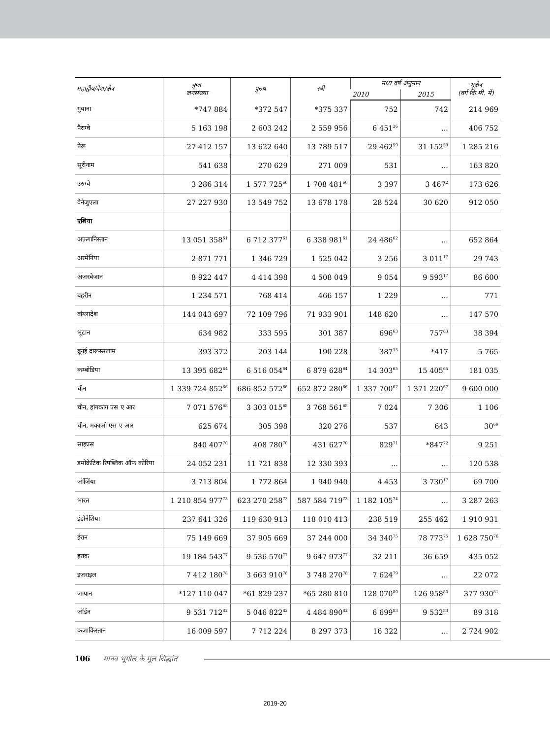| महाद्वीप/देश/क्षेत्र | कुल जनसंख्या | पुरुष | स्त्री | मध्य वर्ष अनुमान | | भूक्षेत्र (वर्ग कि.मी. में) |
| --- | --- | --- | --- | --- | --- | --- |
| | | | | 2010 | 2015 | |
| गुयाना | *747 884 | *372 547 | *375 337 | 752 | 742 | 214 969 |
| पैराग्वे | 5 163 198 | 2 603 242 | 2 559 956 | 6 451<sup>26</sup> | ... | 406 752 |
| पेरू | 27 412 157 | 13 622 640 | 13 789 517 | 29 462<sup>59</sup> | 31 152<sup>59</sup> | 1 285 216 |
| सूरीनाम | 541 638 | 270 629 | 271 009 | 531 | ... | 163 820 |
| उरुग्वे | 3 286 314 | 1 577 725<sup>60</sup> | 1 708 481<sup>60</sup> | 3 397 | 3 467<sup>2</sup> | 173 626 |
| वेनेजुएला | 27 227 930 | 13 549 752 | 13 678 178 | 28 524 | 30 620 | 912 050 |
| एशिया | | | | | | |
| अफ़गानिस्तान | 13 051 358<sup>61</sup> | 6 712 377<sup>61</sup> | 6 338 981<sup>61</sup> | 24 486<sup>62</sup> | ... | 652 864 |
| अरमेनिया | 2 871 771 | 1 346 729 | 1 525 042 | 3 256 | 3 011<sup>17</sup> | 29 743 |
| अज़रबेजान | 8 922 447 | 4 414 398 | 4 508 049 | 9 054 | 9 593<sup>17</sup> | 86 600 |
| बहरीन | 1 234 571 | 768 414 | 466 157 | 1 229 | ... | 771 |
| बांग्लादेश | 144 043 697 | 72 109 796 | 71 933 901 | 148 620 | ... | 147 570 |
| भूटान | 634 982 | 333 595 | 301 387 | 696<sup>63</sup> | 757<sup>63</sup> | 38 394 |
| ब्रूनई दारूस्सलाम | 393 372 | 203 144 | 190 228 | 387<sup>35</sup> | *417 | 5 765 |
| कम्बोडिया | 13 395 682<sup>64</sup> | 6 516 054<sup>64</sup> | 6 879 628<sup>64</sup> | 14 303<sup>65</sup> | 15 405<sup>65</sup> | 181 035 |
| चीन | 1 339 724 852<sup>66</sup> | 686 852 572<sup>66</sup> | 652 872 280<sup>66</sup> | 1 337 700<sup>67</sup> | 1 371 220<sup>67</sup> | 9 600 000 |
| चीन, हांगकांग एस ए आर | 7 071 576<sup>68</sup> | 3 303 015<sup>68</sup> | 3 768 561<sup>68</sup> | 7 024 | 7 306 | 1 106 |
| चीन, मकाओ एस ए आर | 625 674 | 305 398 | 320 276 | 537 | 643 | 30<sup>69</sup> |
| साइप्रस | 840 407<sup>70</sup> | 408 780<sup>70</sup> | 431 627<sup>70</sup> | 829<sup>71</sup> | *847<sup>72</sup> | 9 251 |
| डमोक्रेटिक रिपब्लिक ऑफ कोरिया | 24 052 231 | 11 721 838 | 12 330 393 | ... | ... | 120 538 |
| जॉर्जिया | 3 713 804 | 1 772 864 | 1 940 940 | 4 453 | 3 730<sup>17</sup> | 69 700 |
| भारत | 1 210 854 977<sup>73</sup> | 623 270 258<sup>73</sup> | 587 584 719<sup>73</sup> | 1 182 105<sup>74</sup> | ... | 3 287 263 |
| इंडोनेशिया | 237 641 326 | 119 630 913 | 118 010 413 | 238 519 | 255 462 | 1 910 931 |
| ईरान | 75 149 669 | 37 905 669 | 37 244 000 | 34 340<sup>75</sup> | 78 773<sup>75</sup> | 1 628 750<sup>76</sup> |
| इराक | 19 184 543<sup>77</sup> | 9 536 570<sup>77</sup> | 9 647 973<sup>77</sup> | 32 211 | 36 659 | 435 052 |
| इज़राइल | 7 412 180<sup>78</sup> | 3 663 910<sup>78</sup> | 3 748 270<sup>78</sup> | 7 624<sup>79</sup> | ... | 22 072 |
| जापान | *127 110 047 | *61 829 237 | *65 280 810 | 128 070<sup>80</sup> | 126 958<sup>80</sup> | 377 930<sup>81</sup> |
| जॉर्डन | 9 531 712<sup>82</sup> | 5 046 822<sup>82</sup> | 4 484 890<sup>82</sup> | 6 699<sup>83</sup> | 9 532<sup>83</sup> | 89 318 |
| कज़ाकिस्तान | 16 009 597 | 7 712 224 | 8 297 373 | 16 322 | ... | 2 724 902 |
106 मानव भूगोल के मूल सिद्धांत
2019-20